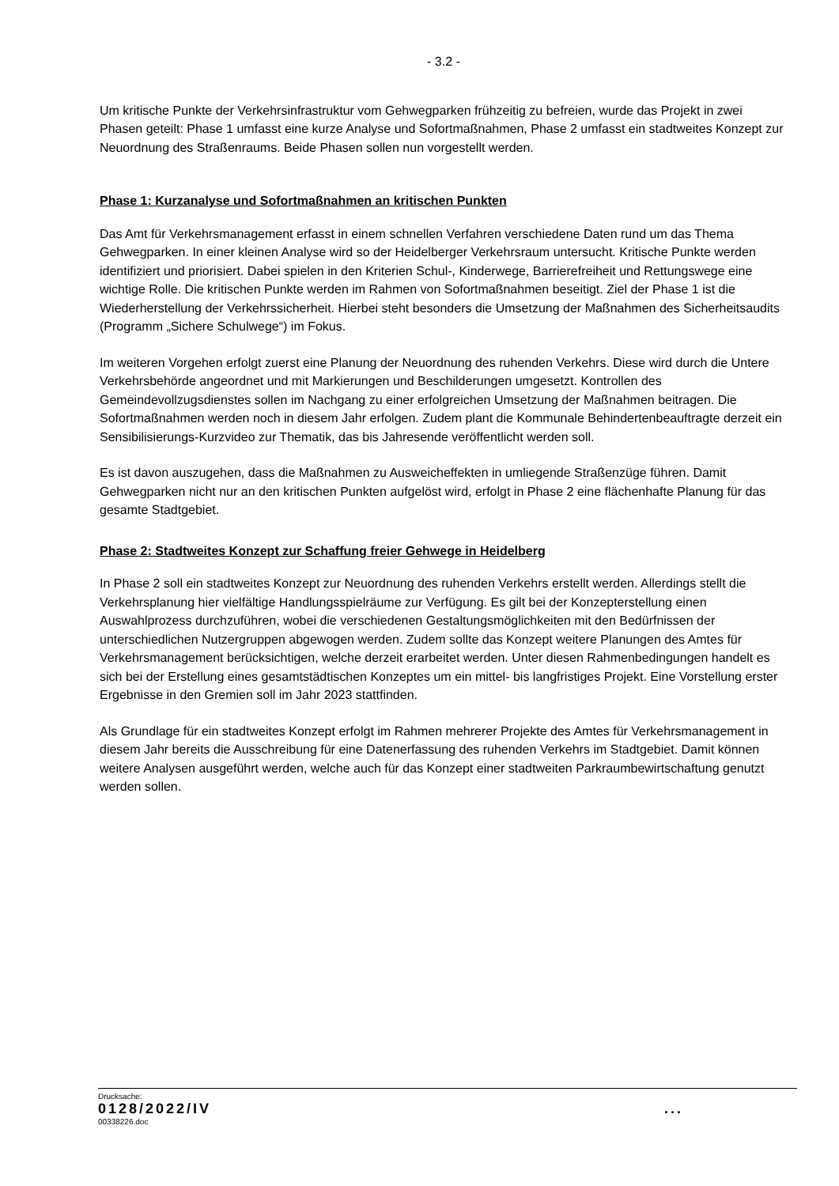- 3.2 -
Um kritische Punkte der Verkehrsinfrastruktur vom Gehwegparken frühzeitig zu befreien, wurde das Projekt in zwei Phasen geteilt: Phase 1 umfasst eine kurze Analyse und Sofortmaßnahmen, Phase 2 umfasst ein stadtweites Konzept zur Neuordnung des Straßenraums. Beide Phasen sollen nun vorgestellt werden.
Phase 1: Kurzanalyse und Sofortmaßnahmen an kritischen Punkten
Das Amt für Verkehrsmanagement erfasst in einem schnellen Verfahren verschiedene Daten rund um das Thema Gehwegparken. In einer kleinen Analyse wird so der Heidelberger Verkehrsraum untersucht. Kritische Punkte werden identifiziert und priorisiert. Dabei spielen in den Kriterien Schul-, Kinderwege, Barrierefreiheit und Rettungswege eine wichtige Rolle. Die kritischen Punkte werden im Rahmen von Sofortmaßnahmen beseitigt. Ziel der Phase 1 ist die Wiederherstellung der Verkehrssicherheit. Hierbei steht besonders die Umsetzung der Maßnahmen des Sicherheitsaudits (Programm „Sichere Schulwege“) im Fokus.
Im weiteren Vorgehen erfolgt zuerst eine Planung der Neuordnung des ruhenden Verkehrs. Diese wird durch die Untere Verkehrsbehörde angeordnet und mit Markierungen und Beschilderungen umgesetzt. Kontrollen des Gemeindevollzugsdienstes sollen im Nachgang zu einer erfolgreichen Umsetzung der Maßnahmen beitragen. Die Sofortmaßnahmen werden noch in diesem Jahr erfolgen. Zudem plant die Kommunale Behindertenbeauftragte derzeit ein Sensibilisierungs-Kurzvideo zur Thematik, das bis Jahresende veröffentlicht werden soll.
Es ist davon auszugehen, dass die Maßnahmen zu Ausweicheffekten in umliegende Straßenzüge führen. Damit Gehwegparken nicht nur an den kritischen Punkten aufgelöst wird, erfolgt in Phase 2 eine flächenhafte Planung für das gesamte Stadtgebiet.
Phase 2: Stadtweites Konzept zur Schaffung freier Gehwege in Heidelberg
In Phase 2 soll ein stadtweites Konzept zur Neuordnung des ruhenden Verkehrs erstellt werden. Allerdings stellt die Verkehrsplanung hier vielfältige Handlungsspielräume zur Verfügung. Es gilt bei der Konzepterstellung einen Auswahlprozess durchzuführen, wobei die verschiedenen Gestaltungsmöglichkeiten mit den Bedürfnissen der unterschiedlichen Nutzergruppen abgewogen werden. Zudem sollte das Konzept weitere Planungen des Amtes für Verkehrsmanagement berücksichtigen, welche derzeit erarbeitet werden. Unter diesen Rahmenbedingungen handelt es sich bei der Erstellung eines gesamtstädtischen Konzeptes um ein mittel- bis langfristiges Projekt. Eine Vorstellung erster Ergebnisse in den Gremien soll im Jahr 2023 stattfinden.
Als Grundlage für ein stadtweites Konzept erfolgt im Rahmen mehrerer Projekte des Amtes für Verkehrsmanagement in diesem Jahr bereits die Ausschreibung für eine Datenerfassung des ruhenden Verkehrs im Stadtgebiet. Damit können weitere Analysen ausgeführt werden, welche auch für das Konzept einer stadtweiten Parkraumbewirtschaftung genutzt werden sollen.
Drucksache:
0128/2022/IV ...
00338226.doc